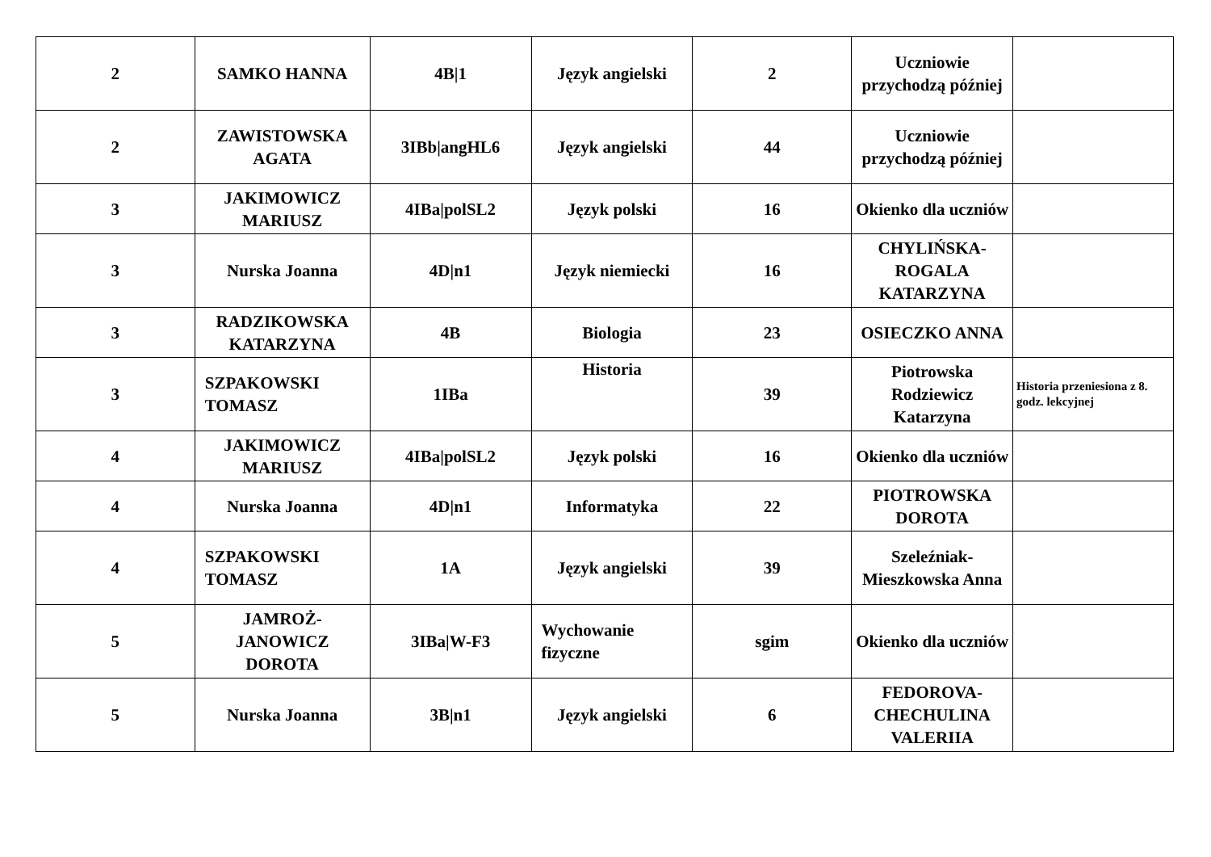| 2 | SAMKO HANNA | 4B/1 | Język angielski | 2 | Uczniowie przychodzą później | |
| 2 | ZAWISTOWSKA AGATA | 3IBb/angHL6 | Język angielski | 44 | Uczniowie przychodzą później | |
| 3 | JAKIMOWICZ MARIUSZ | 4IBa/polSL2 | Język polski | 16 | Okienko dla uczniów | |
| 3 | Nurska Joanna | 4D/n1 | Język niemiecki | 16 | CHYLIŃSKA-ROGALA KATARZYNA | |
| 3 | RADZIKOWSKA KATARZYNA | 4B | Biologia | 23 | OSIECZKO ANNA | |
| 3 | SZPAKOWSKI TOMASZ | 1IBa | Historia | 39 | Piotrowska Rodziewicz Katarzyna | Historia przeniesiona z 8. godz. lekcyjnej |
| 4 | JAKIMOWICZ MARIUSZ | 4IBa/polSL2 | Język polski | 16 | Okienko dla uczniów | |
| 4 | Nurska Joanna | 4D/n1 | Informatyka | 22 | PIOTROWSKA DOROTA | |
| 4 | SZPAKOWSKI TOMASZ | 1A | Język angielski | 39 | Szeleźniak-Mieszkowska Anna | |
| 5 | JAMROŻ-JANOWICZ DOROTA | 3IBa/W-F3 | Wychowanie fizyczne | sgim | Okienko dla uczniów | |
| 5 | Nurska Joanna | 3B/n1 | Język angielski | 6 | FEDOROVA-CHECHULINA VALERIIA | |